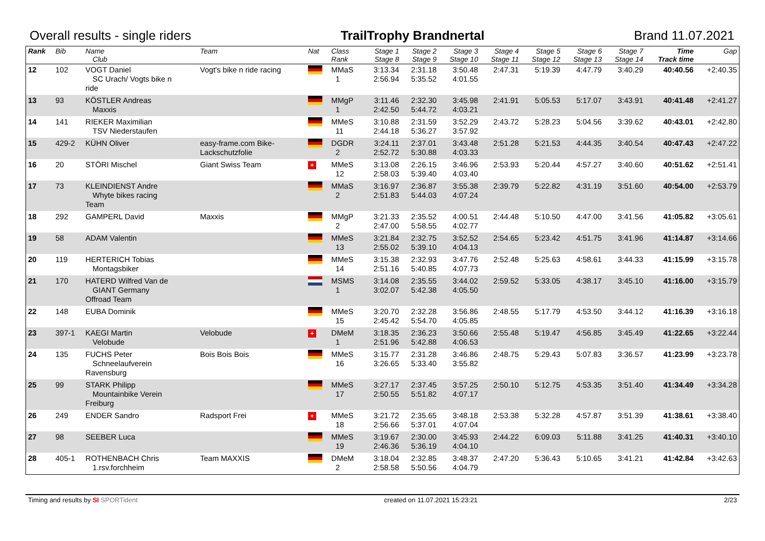Overall results - single riders TrailTrophy Brandnertal Brand 11.07.2021
| Rank | Bib | Name Club | Team | Nat | Class Rank | Stage 1 Stage 8 | Stage 2 Stage 9 | Stage 3 Stage 10 | Stage 4 Stage 11 | Stage 5 Stage 12 | Stage 6 Stage 13 | Stage 7 Stage 14 | Time Track time | Gap |
| --- | --- | --- | --- | --- | --- | --- | --- | --- | --- | --- | --- | --- | --- | --- |
| 12 | 102 | VOGT Daniel SC Urach/ Vogts bike n ride | Vogt's bike n ride racing | | MMaS 1 | 3:13.34 2:56.94 | 2:31.18 5:35.52 | 3:50.48 4:01.55 | 2:47.31 | 5:19.39 | 4:47.79 | 3:40.29 | 40:40.56 | +2:40.35 |
| 13 | 93 | KÖSTLER Andreas Maxxis | | | MMgP 1 | 3:11.46 2:42.50 | 2:32.30 5:44.72 | 3:45.98 4:03.21 | 2:41.91 | 5:05.53 | 5:17.07 | 3:43.91 | 40:41.48 | +2:41.27 |
| 14 | 141 | RIEKER Maximilian TSV Niederstaufen | | | MMeS 11 | 3:10.88 2:44.18 | 2:31.59 5:36.27 | 3:52.29 3:57.92 | 2:43.72 | 5:28.23 | 5:04.56 | 3:39.62 | 40:43.01 | +2:42.80 |
| 15 | 429-2 | KÜHN Oliver | easy-frame.com Bike- Lackschutzfolie | | DGDR 2 | 3:24.11 2:52.72 | 2:37.01 5:30.88 | 3:43.48 4:03.33 | 2:51.28 | 5:21.53 | 4:44.35 | 3:40.54 | 40:47.43 | +2:47.22 |
| 16 | 20 | STÖRI Mischel | Giant Swiss Team | + | MMeS 12 | 3:13.08 2:58.03 | 2:26.15 5:39.40 | 3:46.96 4:03.40 | 2:53.93 | 5:20.44 | 4:57.27 | 3:40.60 | 40:51.62 | +2:51.41 |
| 17 | 73 | KLEINDIENST Andre Whyte bikes racing Team | | | MMaS 2 | 3:16.97 2:51.83 | 2:36.87 5:44.03 | 3:55.38 4:07.24 | 2:39.79 | 5:22.82 | 4:31.19 | 3:51.60 | 40:54.00 | +2:53.79 |
| 18 | 292 | GAMPERL David | Maxxis | | MMgP 2 | 3:21.33 2:47.00 | 2:35.52 5:58.55 | 4:00.51 4:02.77 | 2:44.48 | 5:10.50 | 4:47.00 | 3:41.56 | 41:05.82 | +3:05.61 |
| 19 | 58 | ADAM Valentin | | | MMeS 13 | 3:21.84 2:55.02 | 2:32.75 5:39.10 | 3:52.52 4:04.13 | 2:54.65 | 5:23.42 | 4:51.75 | 3:41.96 | 41:14.87 | +3:14.66 |
| 20 | 119 | HERTERICH Tobias Montagsbiker | | | MMeS 14 | 3:15.38 2:51.16 | 2:32.93 5:40.85 | 3:47.76 4:07.73 | 2:52.48 | 5:25.63 | 4:58.61 | 3:44.33 | 41:15.99 | +3:15.78 |
| 21 | 170 | HATERD Wilfred Van de GIANT Germany Offroad Team | | | MSMS 1 | 3:14.08 3:02.07 | 2:35.55 5:42.38 | 3:44.02 4:05.50 | 2:59.52 | 5:33.05 | 4:38.17 | 3:45.10 | 41:16.00 | +3:15.79 |
| 22 | 148 | EUBA Dominik | | | MMeS 15 | 3:20.70 2:45.42 | 2:32.28 5:54.70 | 3:56.86 4:05.85 | 2:48.55 | 5:17.79 | 4:53.50 | 3:44.12 | 41:16.39 | +3:16.18 |
| 23 | 397-1 | KAEGI Martin Velobude | Velobude | + | DMeM 1 | 3:18.35 2:51.96 | 2:36.23 5:42.88 | 3:50.66 4:06.53 | 2:55.48 | 5:19.47 | 4:56.85 | 3:45.49 | 41:22.65 | +3:22.44 |
| 24 | 135 | FUCHS Peter Schneelaufverein Ravensburg | Bois Bois Bois | | MMeS 16 | 3:15.77 3:26.65 | 2:31.28 5:33.40 | 3:46.86 3:55.82 | 2:48.75 | 5:29.43 | 5:07.83 | 3:36.57 | 41:23.99 | +3:23.78 |
| 25 | 99 | STARK Philipp Mountainbike Verein Freiburg | | | MMeS 17 | 3:27.17 2:50.55 | 2:37.45 5:51.82 | 3:57.25 4:07.17 | 2:50.10 | 5:12.75 | 4:53.35 | 3:51.40 | 41:34.49 | +3:34.28 |
| 26 | 249 | ENDER Sandro | Radsport Frei | + | MMeS 18 | 3:21.72 2:56.66 | 2:35.65 5:37.01 | 3:48.18 4:07.04 | 2:53.38 | 5:32.28 | 4:57.87 | 3:51.39 | 41:38.61 | +3:38.40 |
| 27 | 98 | SEEBER Luca | | | MMeS 19 | 3:19.67 2:46.36 | 2:30.00 5:36.19 | 3:45.93 4:04.10 | 2:44.22 | 6:09.03 | 5:11.88 | 3:41.25 | 41:40.31 | +3:40.10 |
| 28 | 405-1 | ROTHENBACH Chris 1.rsv.forchheim | Team MAXXIS | | DMeM 2 | 3:18.04 2:58.58 | 2:32.85 5:50.56 | 3:48.37 4:04.79 | 2:47.20 | 5:36.43 | 5:10.65 | 3:41.21 | 41:42.84 | +3:42.63 |
Timing and results by SI SPORTident created on 11.07.2021 15:23:21 2/23